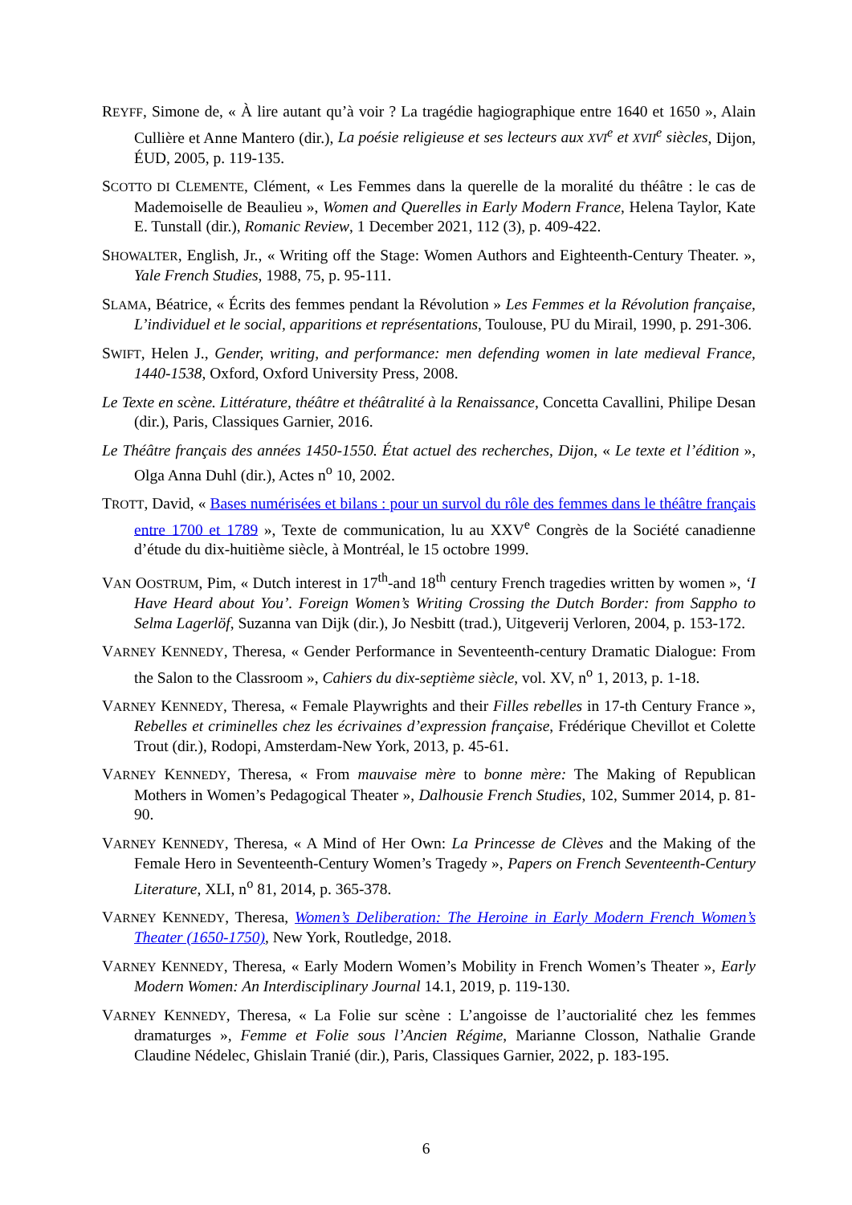REYFF, Simone de, « À lire autant qu’à voir ? La tragédie hagiographique entre 1640 et 1650 », Alain Cullière et Anne Mantero (dir.), La poésie religieuse et ses lecteurs aux XVI<sup>e</sup> et XVII<sup>e</sup> siècles, Dijon, ÉUD, 2005, p. 119-135.
SCOTTO DI CLEMENTE, Clément, « Les Femmes dans la querelle de la moralité du théâtre : le cas de Mademoiselle de Beaulieu », Women and Querelles in Early Modern France, Helena Taylor, Kate E. Tunstall (dir.), Romanic Review, 1 December 2021, 112 (3), p. 409-422.
SHOWALTER, English, Jr., « Writing off the Stage: Women Authors and Eighteenth-Century Theater. », Yale French Studies, 1988, 75, p. 95-111.
SLAMA, Béatrice, « Écrits des femmes pendant la Révolution » Les Femmes et la Révolution française, L’individuel et le social, apparitions et représentations, Toulouse, PU du Mirail, 1990, p. 291-306.
SWIFT, Helen J., Gender, writing, and performance: men defending women in late medieval France, 1440-1538, Oxford, Oxford University Press, 2008.
Le Texte en scène. Littérature, théâtre et théâtralité à la Renaissance, Concetta Cavallini, Philipe Desan (dir.), Paris, Classiques Garnier, 2016.
Le Théâtre français des années 1450-1550. État actuel des recherches, Dijon, « Le texte et l’édition », Olga Anna Duhl (dir.), Actes n<sup>o</sup> 10, 2002.
TROTT, David, « Bases numérisées et bilans : pour un survol du rôle des femmes dans le théâtre français entre 1700 et 1789 », Texte de communication, lu au XXV<sup>e</sup> Congrès de la Société canadienne d’étude du dix-huitième siècle, à Montréal, le 15 octobre 1999.
VAN OOSTRUM, Pim, « Dutch interest in 17<sup>th</sup>-and 18<sup>th</sup> century French tragedies written by women », ‘I Have Heard about You’. Foreign Women’s Writing Crossing the Dutch Border: from Sappho to Selma Lagerlöf, Suzanna van Dijk (dir.), Jo Nesbitt (trad.), Uitgeverij Verloren, 2004, p. 153-172.
VARNEY KENNEDY, Theresa, « Gender Performance in Seventeenth-century Dramatic Dialogue: From the Salon to the Classroom », Cahiers du dix-septième siècle, vol. XV, n<sup>o</sup> 1, 2013, p. 1-18.
VARNEY KENNEDY, Theresa, « Female Playwrights and their Filles rebelles in 17-th Century France », Rebelles et criminelles chez les écrivaines d’expression française, Frédérique Chevillot et Colette Trout (dir.), Rodopi, Amsterdam-New York, 2013, p. 45-61.
VARNEY KENNEDY, Theresa, « From mauvaise mère to bonne mère: The Making of Republican Mothers in Women’s Pedagogical Theater », Dalhousie French Studies, 102, Summer 2014, p. 81-90.
VARNEY KENNEDY, Theresa, « A Mind of Her Own: La Princesse de Clèves and the Making of the Female Hero in Seventeenth-Century Women’s Tragedy », Papers on French Seventeenth-Century Literature, XLI, n<sup>o</sup> 81, 2014, p. 365-378.
VARNEY KENNEDY, Theresa, Women’s Deliberation: The Heroine in Early Modern French Women’s Theater (1650-1750), New York, Routledge, 2018.
VARNEY KENNEDY, Theresa, « Early Modern Women’s Mobility in French Women’s Theater », Early Modern Women: An Interdisciplinary Journal 14.1, 2019, p. 119-130.
VARNEY KENNEDY, Theresa, « La Folie sur scène : L’angoisse de l’auctorialité chez les femmes dramaturges », Femme et Folie sous l’Ancien Régime, Marianne Closson, Nathalie Grande Claudine Nédelec, Ghislain Tranié (dir.), Paris, Classiques Garnier, 2022, p. 183-195.
6